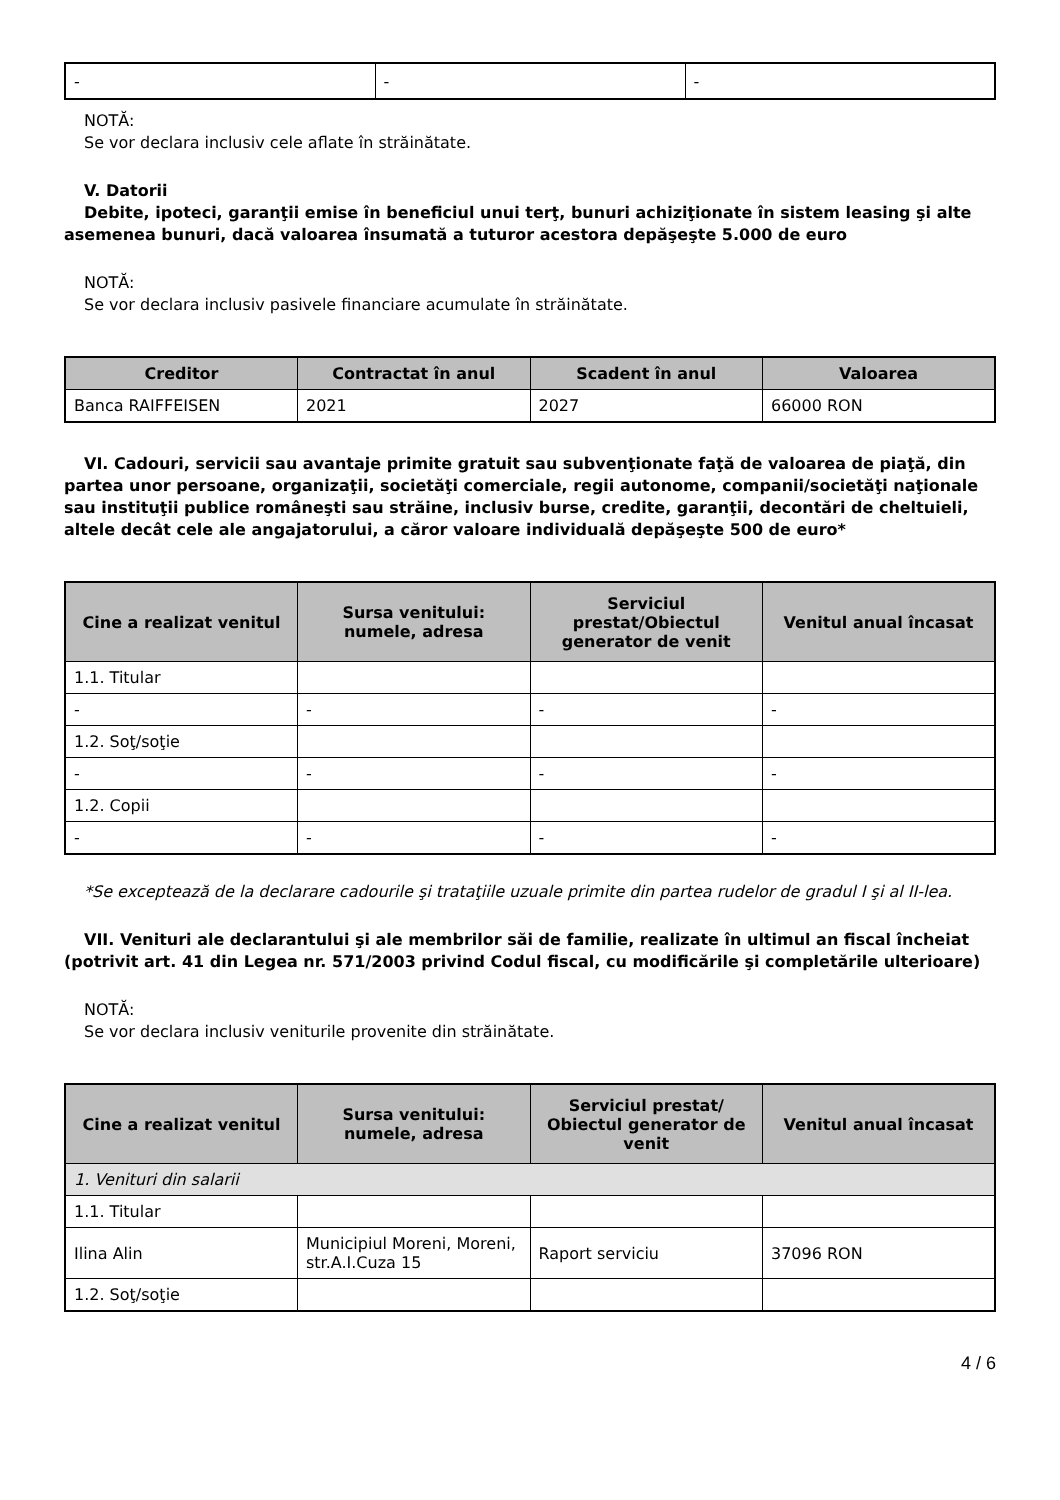| - | - | - |
NOTĂ:
Se vor declara inclusiv cele aflate în străinătate.
V. Datorii
Debite, ipoteci, garanţii emise în beneficiul unui terţ, bunuri achiziţionate în sistem leasing şi alte asemenea bunuri, dacă valoarea însumată a tuturor acestora depăşeşte 5.000 de euro
NOTĂ:
Se vor declara inclusiv pasivele financiare acumulate în străinătate.
| Creditor | Contractat în anul | Scadent în anul | Valoarea |
| --- | --- | --- | --- |
| Banca RAIFFEISEN | 2021 | 2027 | 66000 RON |
VI. Cadouri, servicii sau avantaje primite gratuit sau subvenţionate faţă de valoarea de piaţă, din partea unor persoane, organizaţii, societăţi comerciale, regii autonome, companii/societăţi naţionale sau instituţii publice româneşti sau străine, inclusiv burse, credite, garanţii, decontări de cheltuieli, altele decât cele ale angajatorului, a căror valoare individuală depăşeşte 500 de euro*
| Cine a realizat venitul | Sursa venitului: numele, adresa | Serviciul prestat/Obiectul generator de venit | Venitul anual încasat |
| --- | --- | --- | --- |
| 1.1. Titular | | | |
| - | - | - | - |
| 1.2. Soţ/soţie | | | |
| - | - | - | - |
| 1.2. Copii | | | |
| - | - | - | - |
*Se exceptează de la declarare cadourile şi trataţiile uzuale primite din partea rudelor de gradul I şi al II-lea.
VII. Venituri ale declarantului şi ale membrilor săi de familie, realizate în ultimul an fiscal încheiat (potrivit art. 41 din Legea nr. 571/2003 privind Codul fiscal, cu modificările şi completările ulterioare)
NOTĂ:
Se vor declara inclusiv veniturile provenite din străinătate.
| Cine a realizat venitul | Sursa venitului: numele, adresa | Serviciul prestat/ Obiectul generator de venit | Venitul anual încasat |
| --- | --- | --- | --- |
| 1. Venituri din salarii | | | |
| 1.1. Titular | | | |
| Ilina Alin | Municipiul Moreni, Moreni, str.A.I.Cuza 15 | Raport serviciu | 37096 RON |
| 1.2. Soţ/soţie | | | |
4 / 6